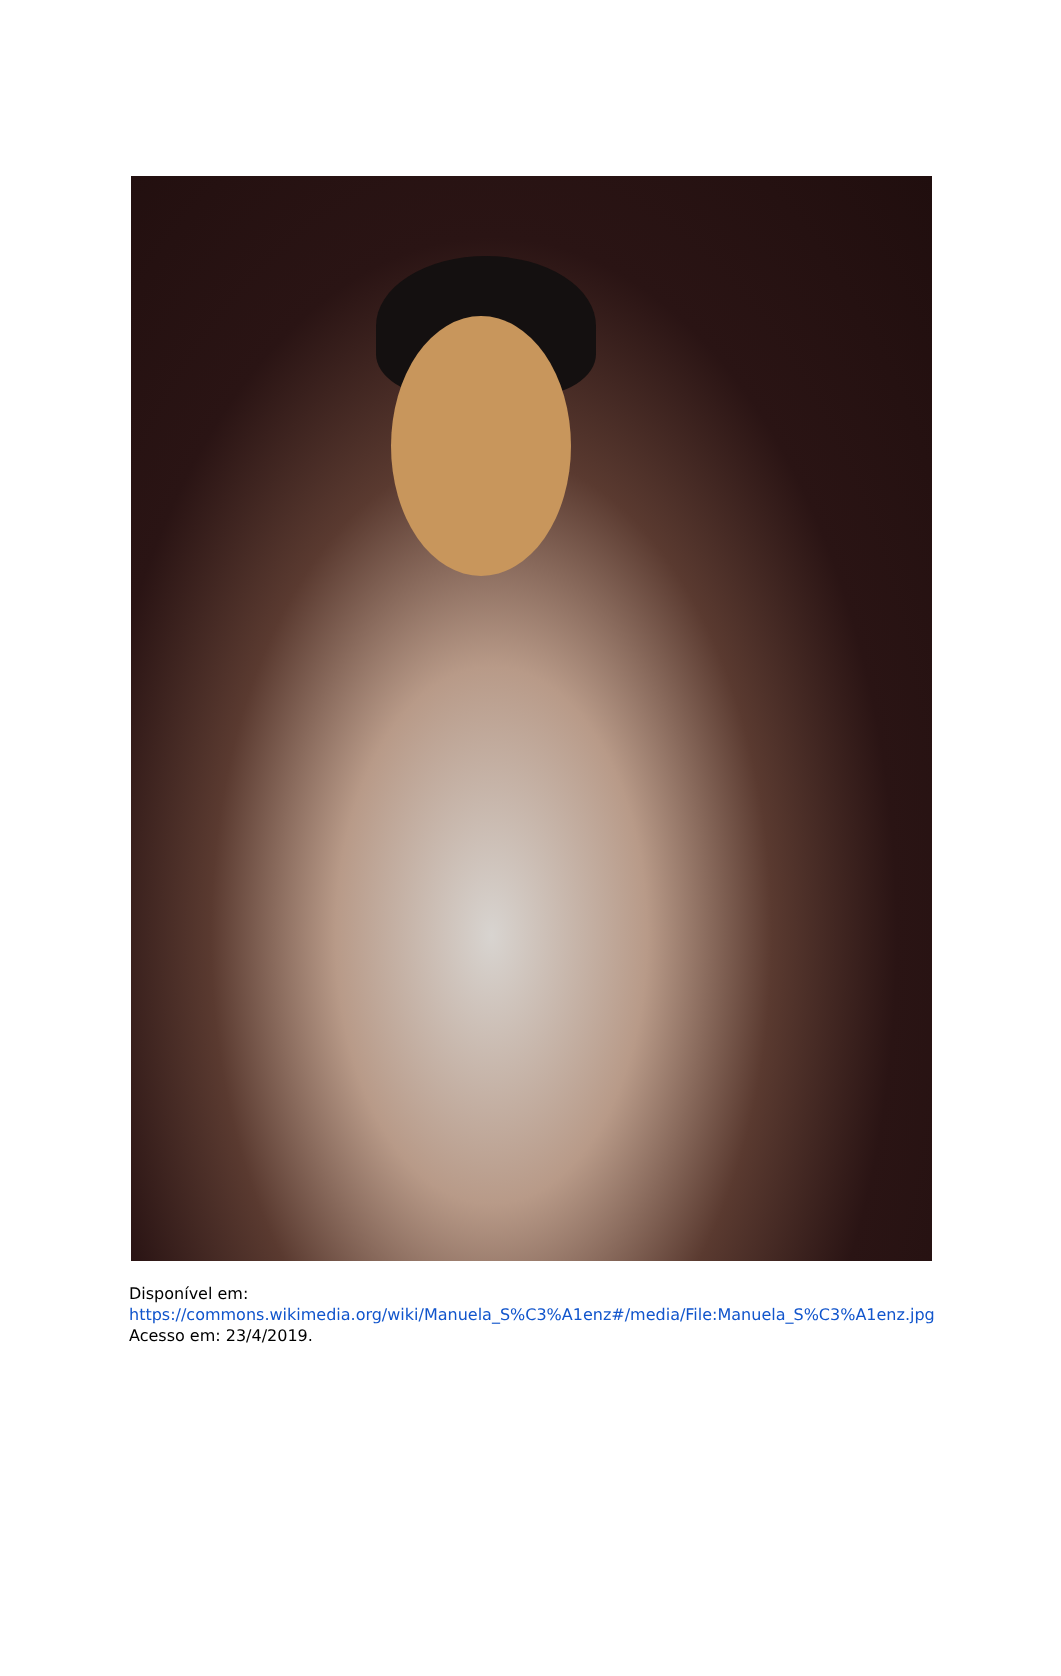Disponível em: https://commons.wikimedia.org/wiki/Manuela_S%C3%A1enz#/media/File:Manuela_S%C3%A1enz.jpg Acesso em: 23/4/2019.